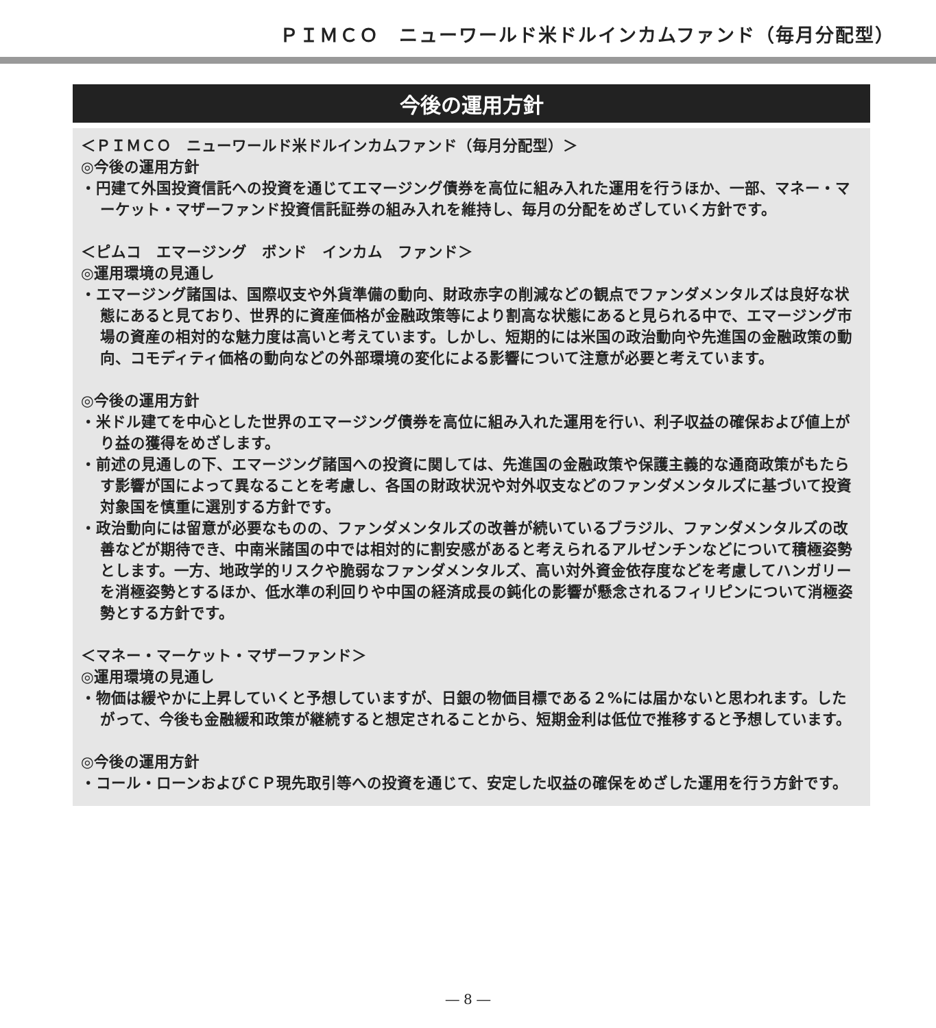ＰＩＭＣＯ　ニューワールド米ドルインカムファンド（毎月分配型）
今後の運用方針
＜ＰＩＭＣＯ　ニューワールド米ドルインカムファンド（毎月分配型）＞
◎今後の運用方針
・円建て外国投資信託への投資を通じてエマージング債券を高位に組み入れた運用を行うほか、一部、マネー・マーケット・マザーファンド投資信託証券の組み入れを維持し、毎月の分配をめざしていく方針です。
＜ピムコ　エマージング　ボンド　インカム　ファンド＞
◎運用環境の見通し
・エマージング諸国は、国際収支や外貨準備の動向、財政赤字の削減などの観点でファンダメンタルズは良好な状態にあると見ており、世界的に資産価格が金融政策等により割高な状態にあると見られる中で、エマージング市場の資産の相対的な魅力度は高いと考えています。しかし、短期的には米国の政治動向や先進国の金融政策の動向、コモディティ価格の動向などの外部環境の変化による影響について注意が必要と考えています。
◎今後の運用方針
・米ドル建てを中心とした世界のエマージング債券を高位に組み入れた運用を行い、利子収益の確保および値上がり益の獲得をめざします。
・前述の見通しの下、エマージング諸国への投資に関しては、先進国の金融政策や保護主義的な通商政策がもたらす影響が国によって異なることを考慮し、各国の財政状況や対外収支などのファンダメンタルズに基づいて投資対象国を慎重に選別する方針です。
・政治動向には留意が必要なものの、ファンダメンタルズの改善が続いているブラジル、ファンダメンタルズの改善などが期待でき、中南米諸国の中では相対的に割安感があると考えられるアルゼンチンなどについて積極姿勢とします。一方、地政学的リスクや脆弱なファンダメンタルズ、高い対外資金依存度などを考慮してハンガリーを消極姿勢とするほか、低水準の利回りや中国の経済成長の鈍化の影響が懸念されるフィリピンについて消極姿勢とする方針です。
＜マネー・マーケット・マザーファンド＞
◎運用環境の見通し
・物価は緩やかに上昇していくと予想していますが、日銀の物価目標である２%には届かないと思われます。したがって、今後も金融緩和政策が継続すると想定されることから、短期金利は低位で推移すると予想しています。
◎今後の運用方針
・コール・ローンおよびＣＰ現先取引等への投資を通じて、安定した収益の確保をめざした運用を行う方針です。
― 8 ―